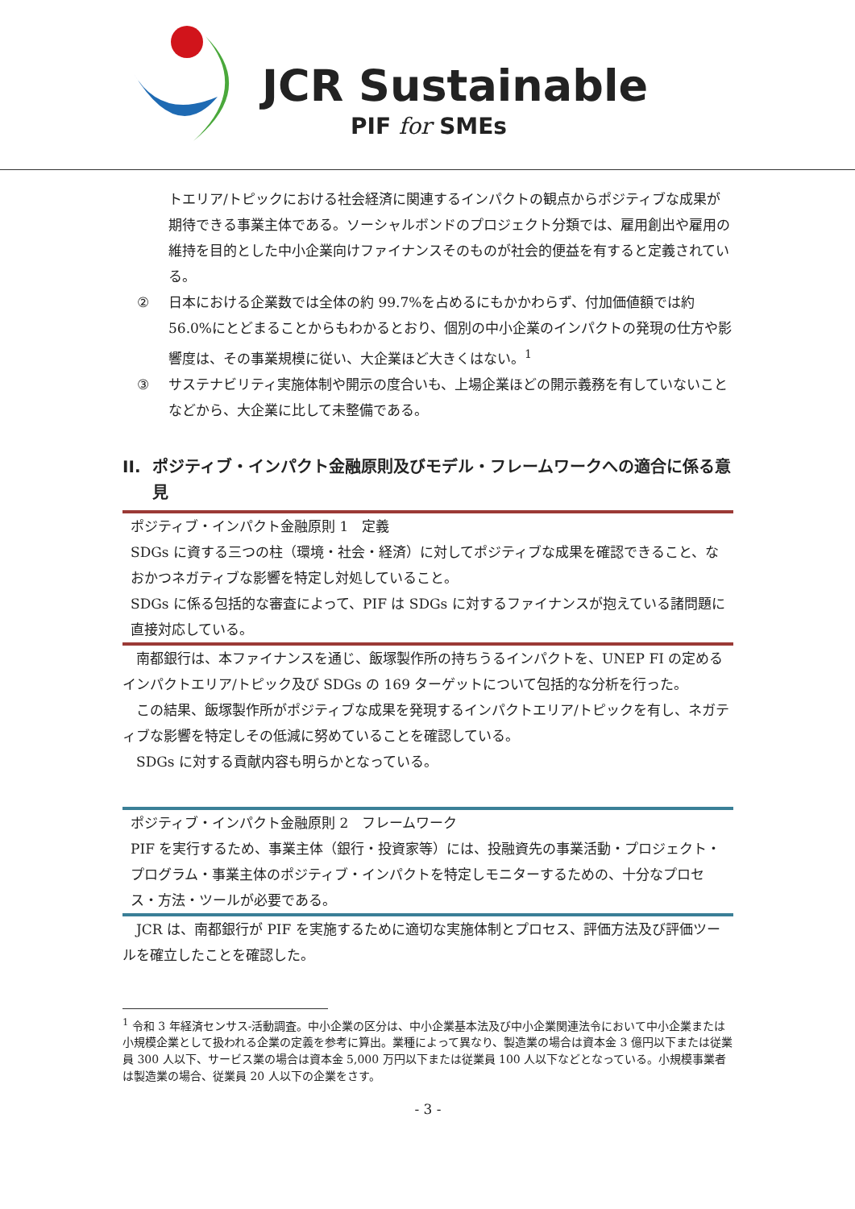JCR Sustainable
PIF for SMEs
トエリア/トピックにおける社会経済に関連するインパクトの観点からポジティブな成果が期待できる事業主体である。ソーシャルボンドのプロジェクト分類では、雇用創出や雇用の維持を目的とした中小企業向けファイナンスそのものが社会的便益を有すると定義されている。
② 日本における企業数では全体の約 99.7%を占めるにもかかわらず、付加価値額では約 56.0%にとどまることからもわかるとおり、個別の中小企業のインパクトの発現の仕方や影響度は、その事業規模に従い、大企業ほど大きくはない。<sup>1</sup>
③ サステナビリティ実施体制や開示の度合いも、上場企業ほどの開示義務を有していないことなどから、大企業に比して未整備である。
II. ポジティブ・インパクト金融原則及びモデル・フレームワークへの適合に係る意見
ポジティブ・インパクト金融原則 1　定義
SDGs に資する三つの柱（環境・社会・経済）に対してポジティブな成果を確認できること、なおかつネガティブな影響を特定し対処していること。
SDGs に係る包括的な審査によって、PIF は SDGs に対するファイナンスが抱えている諸問題に直接対応している。
南都銀行は、本ファイナンスを通じ、飯塚製作所の持ちうるインパクトを、UNEP FI の定めるインパクトエリア/トピック及び SDGs の 169 ターゲットについて包括的な分析を行った。
この結果、飯塚製作所がポジティブな成果を発現するインパクトエリア/トピックを有し、ネガティブな影響を特定しその低減に努めていることを確認している。
SDGs に対する貢献内容も明らかとなっている。
ポジティブ・インパクト金融原則 2　フレームワーク
PIF を実行するため、事業主体（銀行・投資家等）には、投融資先の事業活動・プロジェクト・プログラム・事業主体のポジティブ・インパクトを特定しモニターするための、十分なプロセス・方法・ツールが必要である。
JCR は、南都銀行が PIF を実施するために適切な実施体制とプロセス、評価方法及び評価ツールを確立したことを確認した。
<sup>1</sup> 令和 3 年経済センサス-活動調査。中小企業の区分は、中小企業基本法及び中小企業関連法令において中小企業または小規模企業として扱われる企業の定義を参考に算出。業種によって異なり、製造業の場合は資本金 3 億円以下または従業員 300 人以下、サービス業の場合は資本金 5,000 万円以下または従業員 100 人以下などとなっている。小規模事業者は製造業の場合、従業員 20 人以下の企業をさす。
- 3 -